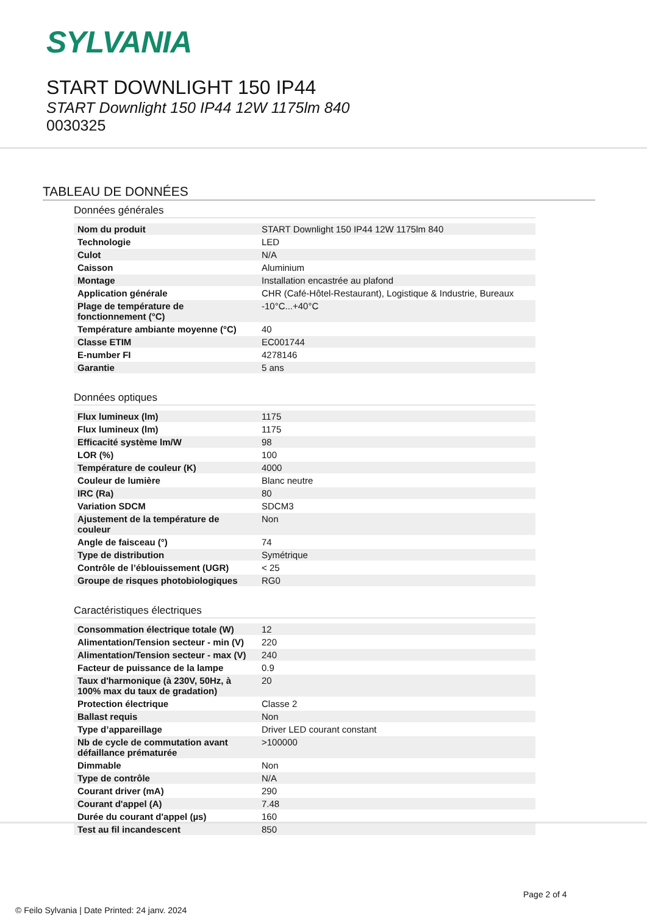SYLVANIA
START DOWNLIGHT 150 IP44
START Downlight 150 IP44 12W 1175lm 840
0030325
TABLEAU DE DONNÉES
Données générales
| Nom du produit | START Downlight 150 IP44 12W 1175lm 840 |
| Technologie | LED |
| Culot | N/A |
| Caisson | Aluminium |
| Montage | Installation encastrée au plafond |
| Application générale | CHR (Café-Hôtel-Restaurant), Logistique & Industrie, Bureaux |
| Plage de température de fonctionnement (°C) | -10°C...+40°C |
| Température ambiante moyenne (°C) | 40 |
| Classe ETIM | EC001744 |
| E-number FI | 4278146 |
| Garantie | 5 ans |
Données optiques
| Flux lumineux (lm) | 1175 |
| Flux lumineux (lm) | 1175 |
| Efficacité système lm/W | 98 |
| LOR (%) | 100 |
| Température de couleur (K) | 4000 |
| Couleur de lumière | Blanc neutre |
| IRC (Ra) | 80 |
| Variation SDCM | SDCM3 |
| Ajustement de la température de couleur | Non |
| Angle de faisceau (°) | 74 |
| Type de distribution | Symétrique |
| Contrôle de l’éblouissement (UGR) | < 25 |
| Groupe de risques photobiologiques | RG0 |
Caractéristiques électriques
| Consommation électrique totale (W) | 12 |
| Alimentation/Tension secteur - min (V) | 220 |
| Alimentation/Tension secteur - max (V) | 240 |
| Facteur de puissance de la lampe | 0.9 |
| Taux d'harmonique (à 230V, 50Hz, à 100% max du taux de gradation) | 20 |
| Protection électrique | Classe 2 |
| Ballast requis | Non |
| Type d’appareillage | Driver LED courant constant |
| Nb de cycle de commutation avant défaillance prématurée | >100000 |
| Dimmable | Non |
| Type de contrôle | N/A |
| Courant driver (mA) | 290 |
| Courant d'appel (A) | 7.48 |
| Durée du courant d'appel (µs) | 160 |
| Test au fil incandescent | 850 |
Page 2 of 4
© Feilo Sylvania | Date Printed: 24 janv. 2024